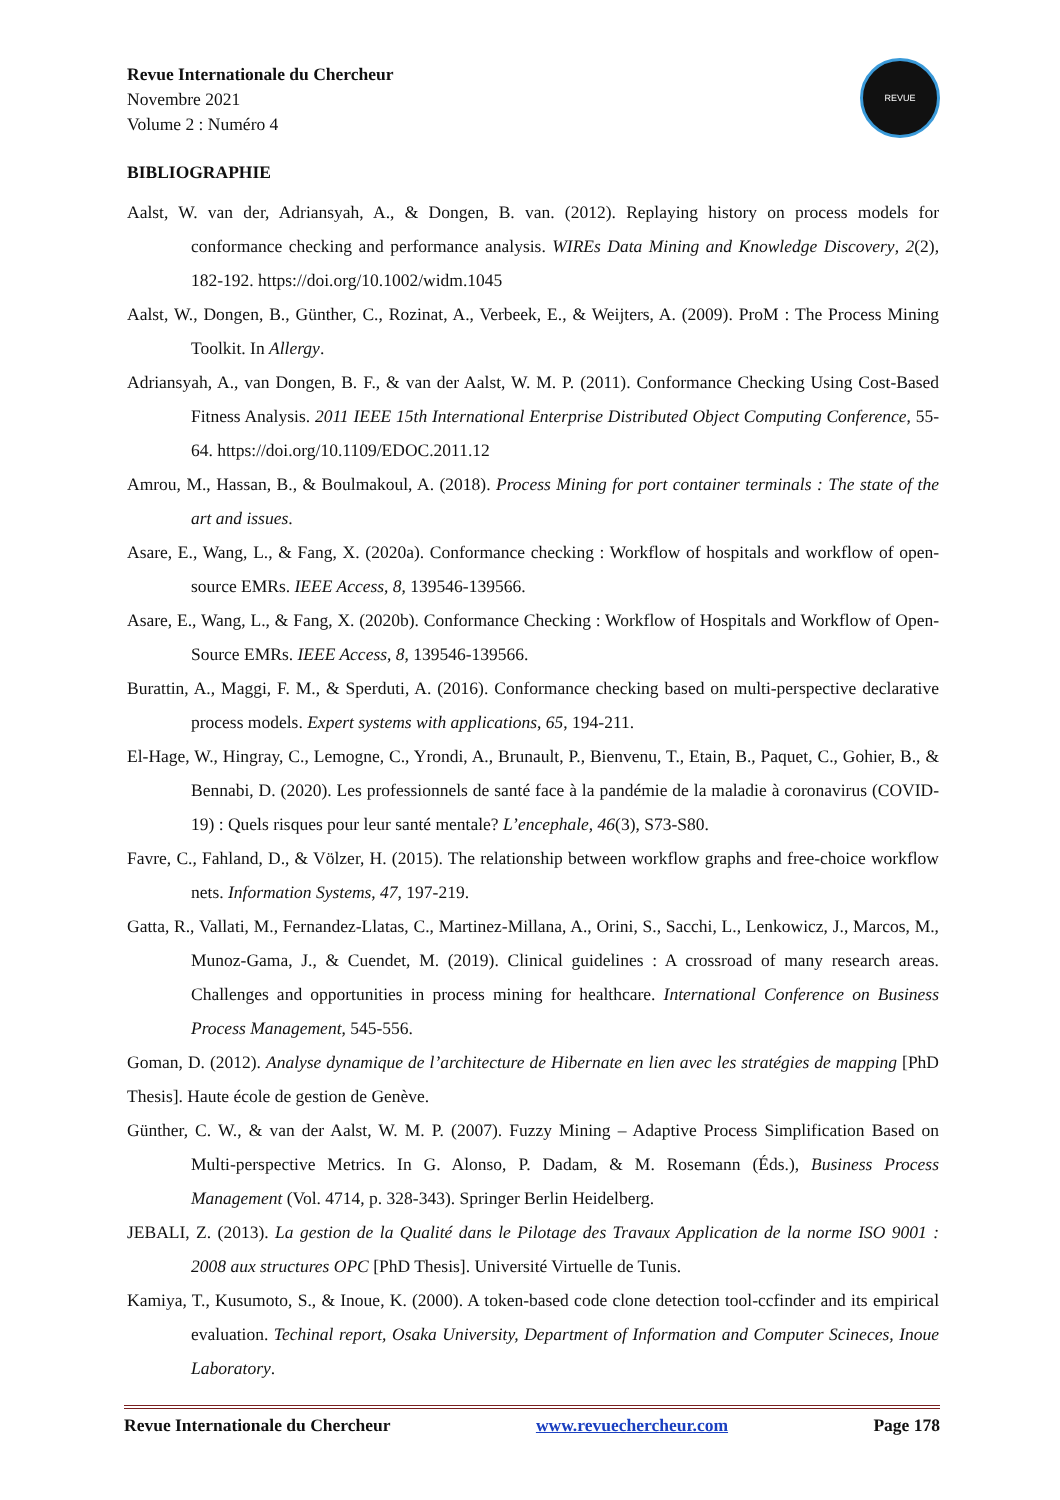Revue Internationale du Chercheur
Novembre 2021
Volume 2 : Numéro 4
REVUE
BIBLIOGRAPHIE
Aalst, W. van der, Adriansyah, A., & Dongen, B. van. (2012). Replaying history on process models for conformance checking and performance analysis. WIREs Data Mining and Knowledge Discovery, 2(2), 182-192. https://doi.org/10.1002/widm.1045
Aalst, W., Dongen, B., Günther, C., Rozinat, A., Verbeek, E., & Weijters, A. (2009). ProM : The Process Mining Toolkit. In Allergy.
Adriansyah, A., van Dongen, B. F., & van der Aalst, W. M. P. (2011). Conformance Checking Using Cost-Based Fitness Analysis. 2011 IEEE 15th International Enterprise Distributed Object Computing Conference, 55-64. https://doi.org/10.1109/EDOC.2011.12
Amrou, M., Hassan, B., & Boulmakoul, A. (2018). Process Mining for port container terminals : The state of the art and issues.
Asare, E., Wang, L., & Fang, X. (2020a). Conformance checking : Workflow of hospitals and workflow of open-source EMRs. IEEE Access, 8, 139546-139566.
Asare, E., Wang, L., & Fang, X. (2020b). Conformance Checking : Workflow of Hospitals and Workflow of Open-Source EMRs. IEEE Access, 8, 139546-139566.
Burattin, A., Maggi, F. M., & Sperduti, A. (2016). Conformance checking based on multi-perspective declarative process models. Expert systems with applications, 65, 194-211.
El-Hage, W., Hingray, C., Lemogne, C., Yrondi, A., Brunault, P., Bienvenu, T., Etain, B., Paquet, C., Gohier, B., & Bennabi, D. (2020). Les professionnels de santé face à la pandémie de la maladie à coronavirus (COVID-19) : Quels risques pour leur santé mentale? L’encephale, 46(3), S73-S80.
Favre, C., Fahland, D., & Völzer, H. (2015). The relationship between workflow graphs and free-choice workflow nets. Information Systems, 47, 197-219.
Gatta, R., Vallati, M., Fernandez-Llatas, C., Martinez-Millana, A., Orini, S., Sacchi, L., Lenkowicz, J., Marcos, M., Munoz-Gama, J., & Cuendet, M. (2019). Clinical guidelines : A crossroad of many research areas. Challenges and opportunities in process mining for healthcare. International Conference on Business Process Management, 545-556.
Goman, D. (2012). Analyse dynamique de l’architecture de Hibernate en lien avec les stratégies de mapping [PhD Thesis]. Haute école de gestion de Genève.
Günther, C. W., & van der Aalst, W. M. P. (2007). Fuzzy Mining – Adaptive Process Simplification Based on Multi-perspective Metrics. In G. Alonso, P. Dadam, & M. Rosemann (Éds.), Business Process Management (Vol. 4714, p. 328-343). Springer Berlin Heidelberg.
JEBALI, Z. (2013). La gestion de la Qualité dans le Pilotage des Travaux Application de la norme ISO 9001 : 2008 aux structures OPC [PhD Thesis]. Université Virtuelle de Tunis.
Kamiya, T., Kusumoto, S., & Inoue, K. (2000). A token-based code clone detection tool-ccfinder and its empirical evaluation. Techinal report, Osaka University, Department of Information and Computer Scineces, Inoue Laboratory.
Revue Internationale du Chercheur www.revuechercheur.com Page 178